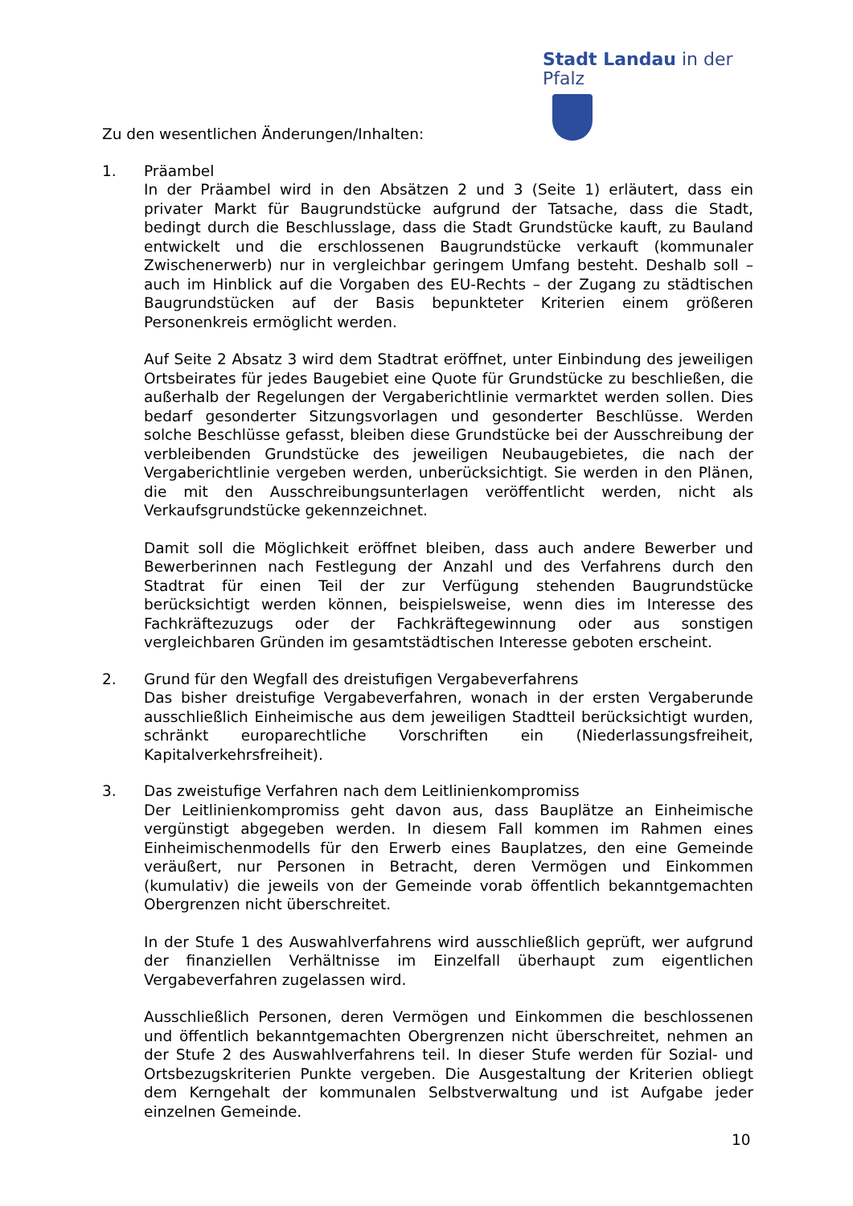Stadt Landau in der Pfalz
Zu den wesentlichen Änderungen/Inhalten:
1. Präambel
In der Präambel wird in den Absätzen 2 und 3 (Seite 1) erläutert, dass ein privater Markt für Baugrundstücke aufgrund der Tatsache, dass die Stadt, bedingt durch die Beschlusslage, dass die Stadt Grundstücke kauft, zu Bauland entwickelt und die erschlossenen Baugrundstücke verkauft (kommunaler Zwischenerwerb) nur in vergleichbar geringem Umfang besteht. Deshalb soll – auch im Hinblick auf die Vorgaben des EU-Rechts – der Zugang zu städtischen Baugrundstücken auf der Basis bepunkteter Kriterien einem größeren Personenkreis ermöglicht werden.
Auf Seite 2 Absatz 3 wird dem Stadtrat eröffnet, unter Einbindung des jeweiligen Ortsbeirates für jedes Baugebiet eine Quote für Grundstücke zu beschließen, die außerhalb der Regelungen der Vergaberichtlinie vermarktet werden sollen. Dies bedarf gesonderter Sitzungsvorlagen und gesonderter Beschlüsse. Werden solche Beschlüsse gefasst, bleiben diese Grundstücke bei der Ausschreibung der verbleibenden Grundstücke des jeweiligen Neubaugebietes, die nach der Vergaberichtlinie vergeben werden, unberücksichtigt. Sie werden in den Plänen, die mit den Ausschreibungsunterlagen veröffentlicht werden, nicht als Verkaufsgrundstücke gekennzeichnet.
Damit soll die Möglichkeit eröffnet bleiben, dass auch andere Bewerber und Bewerberinnen nach Festlegung der Anzahl und des Verfahrens durch den Stadtrat für einen Teil der zur Verfügung stehenden Baugrundstücke berücksichtigt werden können, beispielsweise, wenn dies im Interesse des Fachkräftezuzugs oder der Fachkräftegewinnung oder aus sonstigen vergleichbaren Gründen im gesamtstädtischen Interesse geboten erscheint.
2. Grund für den Wegfall des dreistufigen Vergabeverfahrens
Das bisher dreistufige Vergabeverfahren, wonach in der ersten Vergaberunde ausschließlich Einheimische aus dem jeweiligen Stadtteil berücksichtigt wurden, schränkt europarechtliche Vorschriften ein (Niederlassungsfreiheit, Kapitalverkehrsfreiheit).
3. Das zweistufige Verfahren nach dem Leitlinienkompromiss
Der Leitlinienkompromiss geht davon aus, dass Bauplätze an Einheimische vergünstigt abgegeben werden. In diesem Fall kommen im Rahmen eines Einheimischenmodells für den Erwerb eines Bauplatzes, den eine Gemeinde veräußert, nur Personen in Betracht, deren Vermögen und Einkommen (kumulativ) die jeweils von der Gemeinde vorab öffentlich bekanntgemachten Obergrenzen nicht überschreitet.
In der Stufe 1 des Auswahlverfahrens wird ausschließlich geprüft, wer aufgrund der finanziellen Verhältnisse im Einzelfall überhaupt zum eigentlichen Vergabeverfahren zugelassen wird.
Ausschließlich Personen, deren Vermögen und Einkommen die beschlossenen und öffentlich bekanntgemachten Obergrenzen nicht überschreitet, nehmen an der Stufe 2 des Auswahlverfahrens teil. In dieser Stufe werden für Sozial- und Ortsbezugskriterien Punkte vergeben. Die Ausgestaltung der Kriterien obliegt dem Kerngehalt der kommunalen Selbstverwaltung und ist Aufgabe jeder einzelnen Gemeinde.
10